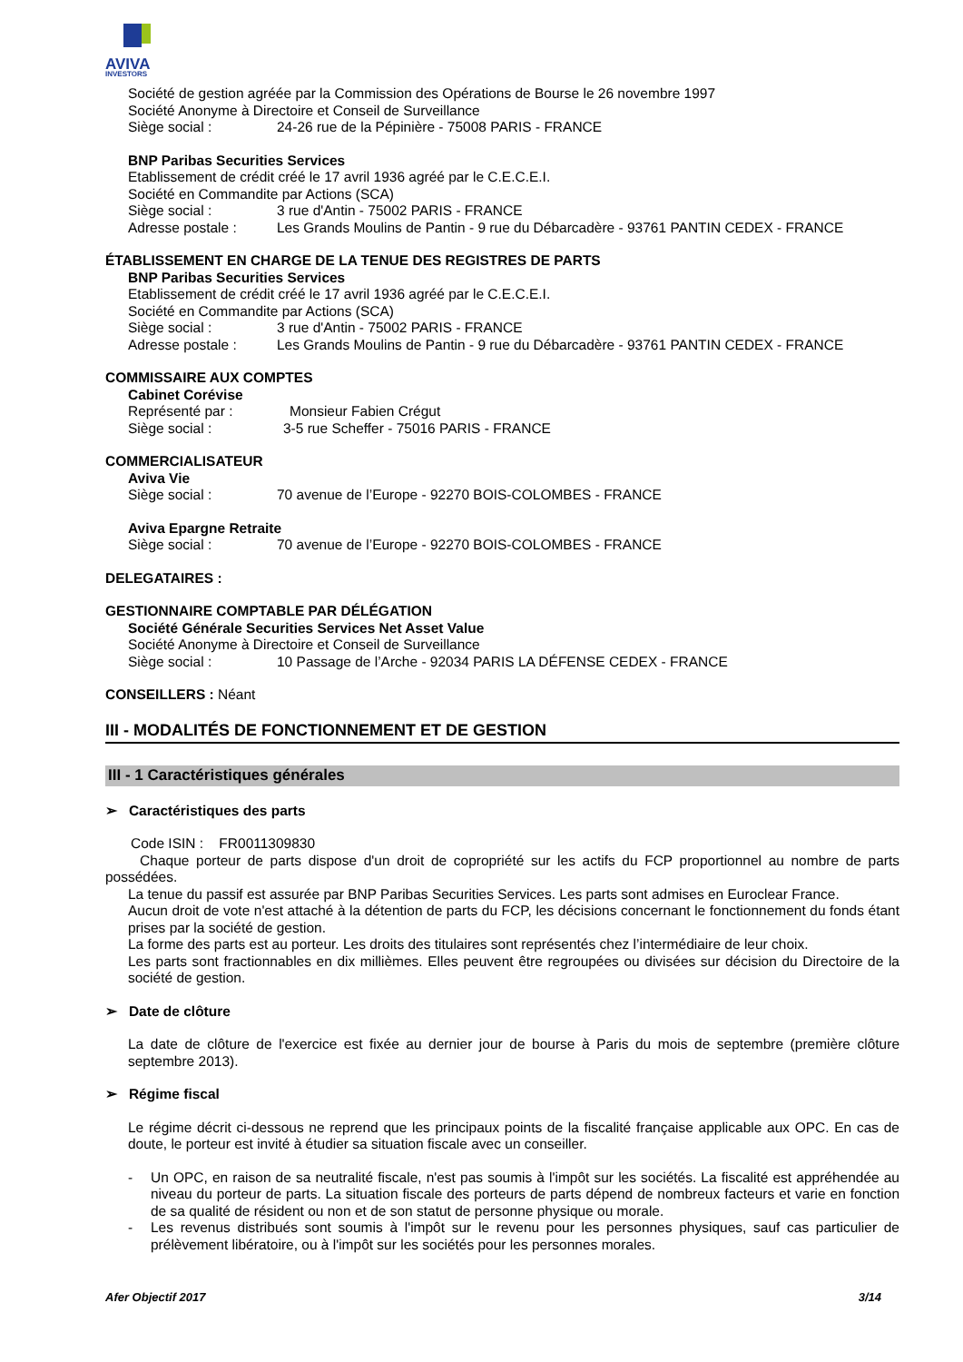AVIVA
INVESTORS
Société de gestion agréée par la Commission des Opérations de Bourse le 26 novembre 1997
Société Anonyme à Directoire et Conseil de Surveillance
Siège social : 24-26 rue de la Pépinière - 75008 PARIS - FRANCE
BNP Paribas Securities Services
Etablissement de crédit créé le 17 avril 1936 agréé par le C.E.C.E.I.
Société en Commandite par Actions (SCA)
Siège social : 3 rue d'Antin - 75002 PARIS - FRANCE
Adresse postale : Les Grands Moulins de Pantin - 9 rue du Débarcadère - 93761 PANTIN CEDEX - FRANCE
ÉTABLISSEMENT EN CHARGE DE LA TENUE DES REGISTRES DE PARTS
BNP Paribas Securities Services
Etablissement de crédit créé le 17 avril 1936 agréé par le C.E.C.E.I.
Société en Commandite par Actions (SCA)
Siège social : 3 rue d'Antin - 75002 PARIS - FRANCE
Adresse postale : Les Grands Moulins de Pantin - 9 rue du Débarcadère - 93761 PANTIN CEDEX - FRANCE
COMMISSAIRE AUX COMPTES
Cabinet Corévise
Représenté par : Monsieur Fabien Crégut
Siège social : 3-5 rue Scheffer - 75016 PARIS - FRANCE
COMMERCIALISATEUR
Aviva Vie
Siège social : 70 avenue de l’Europe - 92270 BOIS-COLOMBES - FRANCE
Aviva Epargne Retraite
Siège social : 70 avenue de l’Europe - 92270 BOIS-COLOMBES - FRANCE
DELEGATAIRES :
GESTIONNAIRE COMPTABLE PAR DÉLÉGATION
Société Générale Securities Services Net Asset Value
Société Anonyme à Directoire et Conseil de Surveillance
Siège social : 10 Passage de l’Arche - 92034 PARIS LA DÉFENSE CEDEX - FRANCE
CONSEILLERS : Néant
III - MODALITÉS DE FONCTIONNEMENT ET DE GESTION
III - 1 Caractéristiques générales
➢ Caractéristiques des parts
Code ISIN : FR0011309830
Chaque porteur de parts dispose d'un droit de copropriété sur les actifs du FCP proportionnel au nombre de parts possédées.
La tenue du passif est assurée par BNP Paribas Securities Services. Les parts sont admises en Euroclear France.
Aucun droit de vote n'est attaché à la détention de parts du FCP, les décisions concernant le fonctionnement du fonds étant prises par la société de gestion.
La forme des parts est au porteur. Les droits des titulaires sont représentés chez l’intermédiaire de leur choix.
Les parts sont fractionnables en dix millièmes. Elles peuvent être regroupées ou divisées sur décision du Directoire de la société de gestion.
➢ Date de clôture
La date de clôture de l'exercice est fixée au dernier jour de bourse à Paris du mois de septembre (première clôture septembre 2013).
➢ Régime fiscal
Le régime décrit ci-dessous ne reprend que les principaux points de la fiscalité française applicable aux OPC. En cas de doute, le porteur est invité à étudier sa situation fiscale avec un conseiller.
- Un OPC, en raison de sa neutralité fiscale, n'est pas soumis à l'impôt sur les sociétés. La fiscalité est appréhendée au niveau du porteur de parts. La situation fiscale des porteurs de parts dépend de nombreux facteurs et varie en fonction de sa qualité de résident ou non et de son statut de personne physique ou morale.
- Les revenus distribués sont soumis à l'impôt sur le revenu pour les personnes physiques, sauf cas particulier de prélèvement libératoire, ou à l'impôt sur les sociétés pour les personnes morales.
Afer Objectif 2017 3/14